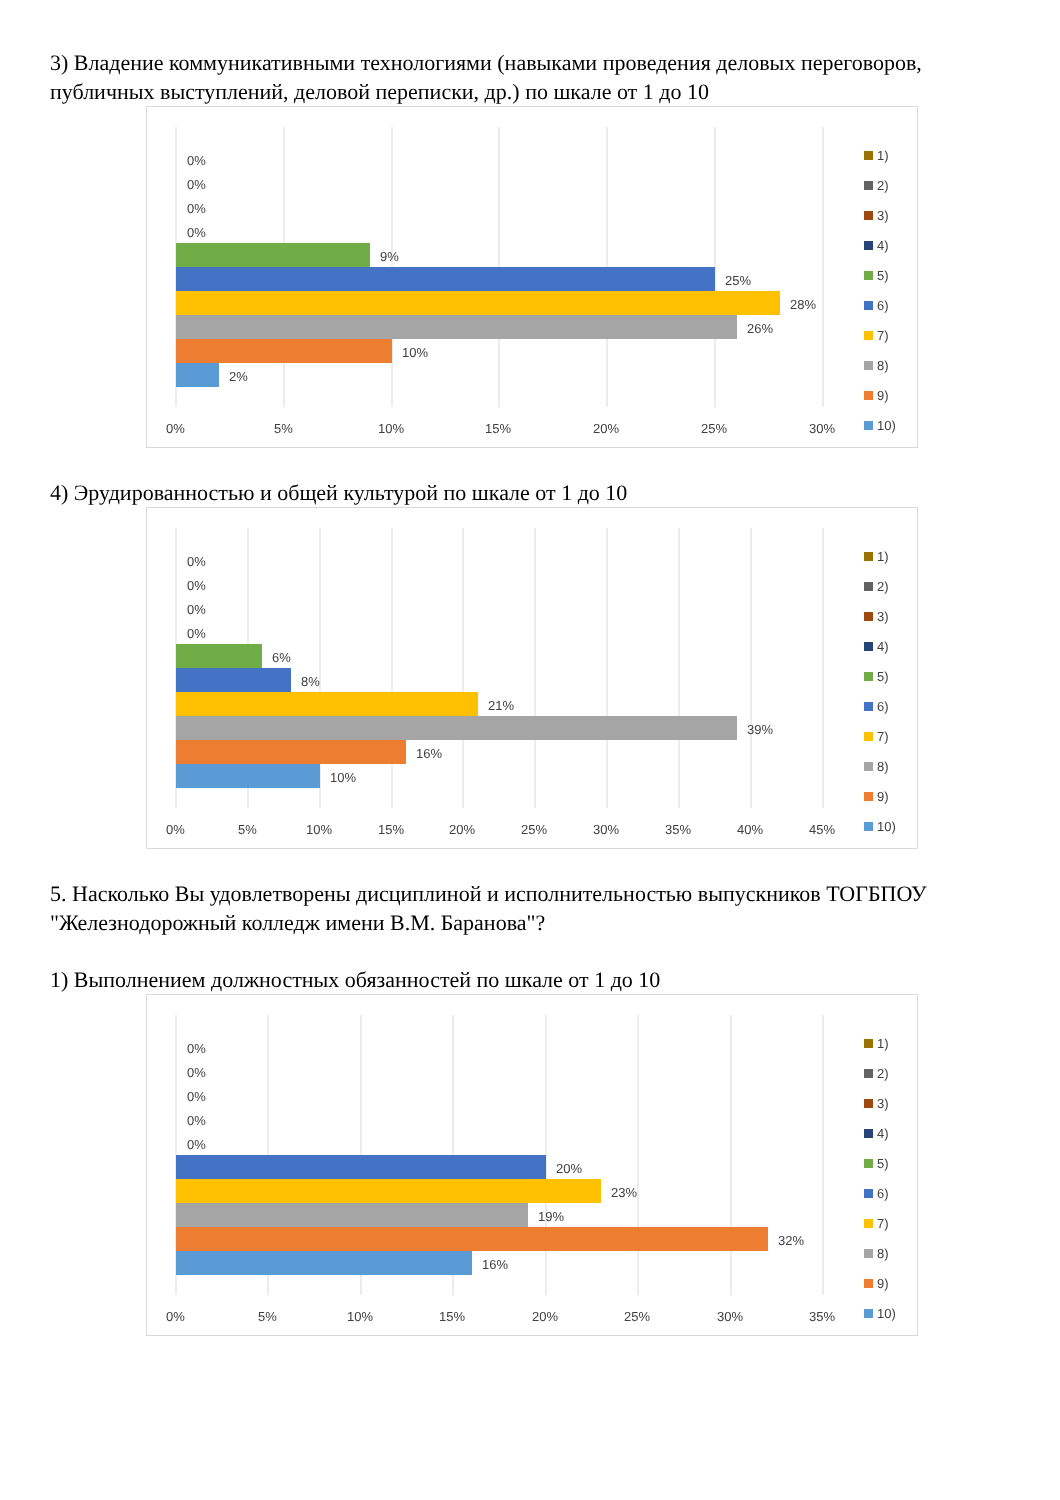3) Владение коммуникативными технологиями (навыками проведения деловых переговоров, публичных выступлений, деловой переписки, др.) по шкале от 1 до 10
0%
0%
0%
0%
9%
25%
28%
26%
10%
2%
0%
5%
10%
15%
20%
25%
30%
1)
2)
3)
4)
5)
6)
7)
8)
9)
10)
4) Эрудированностью и общей культурой по шкале от 1 до 10
0%
0%
0%
0%
6%
8%
21%
39%
16%
10%
0%
5%
10%
15%
20%
25%
30%
35%
40%
45%
1)
2)
3)
4)
5)
6)
7)
8)
9)
10)
5. Насколько Вы удовлетворены дисциплиной и исполнительностью выпускников ТОГБПОУ "Железнодорожный колледж имени В.М. Баранова"?
1) Выполнением должностных обязанностей по шкале от 1 до 10
0%
0%
0%
0%
0%
20%
23%
19%
32%
16%
0%
5%
10%
15%
20%
25%
30%
35%
1)
2)
3)
4)
5)
6)
7)
8)
9)
10)